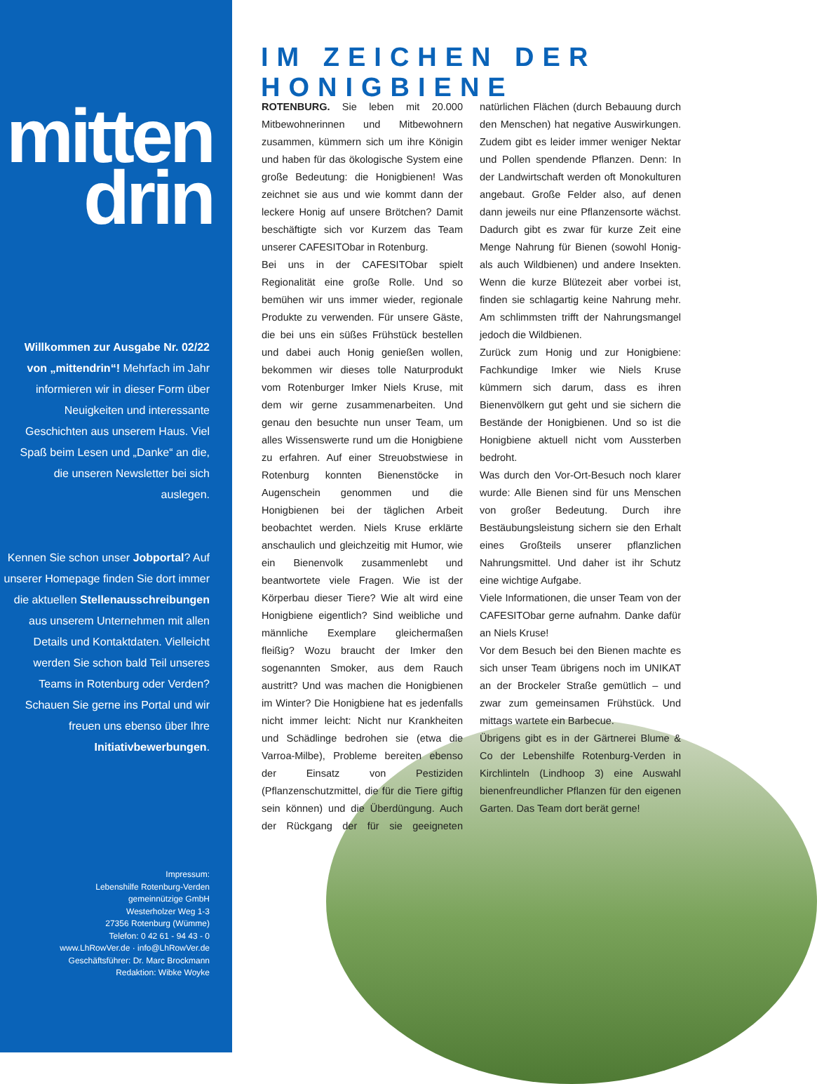mitten
drin
Willkommen zur Ausgabe Nr. 02/22 von „mittendrin“! Mehrfach im Jahr informieren wir in dieser Form über Neuigkeiten und interessante Geschichten aus unserem Haus. Viel Spaß beim Lesen und „Danke“ an die, die unseren Newsletter bei sich auslegen.
Kennen Sie schon unser Jobportal? Auf unserer Homepage finden Sie dort immer die aktuellen Stellenausschreibungen aus unserem Unternehmen mit allen Details und Kontaktdaten. Vielleicht werden Sie schon bald Teil unseres Teams in Rotenburg oder Verden? Schauen Sie gerne ins Portal und wir freuen uns ebenso über Ihre Initiativbewerbungen.
Impressum:
Lebenshilfe Rotenburg-Verden
gemeinnützige GmbH
Westerholzer Weg 1-3
27356 Rotenburg (Wümme)
Telefon: 0 42 61 - 94 43 - 0
www.LhRowVer.de · info@LhRowVer.de
Geschäftsführer: Dr. Marc Brockmann
Redaktion: Wibke Woyke
IM ZEICHEN DER HONIGBIENE
ROTENBURG. Sie leben mit 20.000 Mitbewohnerinnen und Mitbewohnern zusammen, kümmern sich um ihre Königin und haben für das ökologische System eine große Bedeutung: die Honigbienen! Was zeichnet sie aus und wie kommt dann der leckere Honig auf unsere Brötchen? Damit beschäftigte sich vor Kurzem das Team unserer CAFESITObar in Rotenburg.
Bei uns in der CAFESITObar spielt Regionalität eine große Rolle. Und so bemühen wir uns immer wieder, regionale Produkte zu verwenden. Für unsere Gäste, die bei uns ein süßes Frühstück bestellen und dabei auch Honig genießen wollen, bekommen wir dieses tolle Naturprodukt vom Rotenburger Imker Niels Kruse, mit dem wir gerne zusammenarbeiten. Und genau den besuchte nun unser Team, um alles Wissenswerte rund um die Honigbiene zu erfahren. Auf einer Streuobstwiese in Rotenburg konnten Bienenstöcke in Augenschein genommen und die Honigbienen bei der täglichen Arbeit beobachtet werden. Niels Kruse erklärte anschaulich und gleichzeitig mit Humor, wie ein Bienenvolk zusammenlebt und beantwortete viele Fragen. Wie ist der Körperbau dieser Tiere? Wie alt wird eine Honigbiene eigentlich? Sind weibliche und männliche Exemplare gleichermaßen fleißig? Wozu braucht der Imker den sogenannten Smoker, aus dem Rauch austritt? Und was machen die Honigbienen im Winter? Die Honigbiene hat es jedenfalls nicht immer leicht: Nicht nur Krankheiten und Schädlinge bedrohen sie (etwa die Varroa-Milbe), Probleme bereiten ebenso der Einsatz von Pestiziden (Pflanzenschutzmittel, die für die Tiere giftig sein können) und die Überdüngung. Auch der Rückgang der für sie geeigneten natürlichen Flächen (durch Bebauung durch den Menschen) hat negative Auswirkungen. Zudem gibt es leider immer weniger Nektar und Pollen spendende Pflanzen. Denn: In der Landwirtschaft werden oft Monokulturen angebaut. Große Felder also, auf denen dann jeweils nur eine Pflanzensorte wächst. Dadurch gibt es zwar für kurze Zeit eine Menge Nahrung für Bienen (sowohl Honig- als auch Wildbienen) und andere Insekten. Wenn die kurze Blütezeit aber vorbei ist, finden sie schlagartig keine Nahrung mehr. Am schlimmsten trifft der Nahrungsmangel jedoch die Wildbienen.
Zurück zum Honig und zur Honigbiene: Fachkundige Imker wie Niels Kruse kümmern sich darum, dass es ihren Bienenvölkern gut geht und sie sichern die Bestände der Honigbienen. Und so ist die Honigbiene aktuell nicht vom Aussterben bedroht.
Was durch den Vor-Ort-Besuch noch klarer wurde: Alle Bienen sind für uns Menschen von großer Bedeutung. Durch ihre Bestäubungsleistung sichern sie den Erhalt eines Großteils unserer pflanzlichen Nahrungsmittel. Und daher ist ihr Schutz eine wichtige Aufgabe.
Viele Informationen, die unser Team von der CAFESITObar gerne aufnahm. Danke dafür an Niels Kruse!
Vor dem Besuch bei den Bienen machte es sich unser Team übrigens noch im UNIKAT an der Brockeler Straße gemütlich – und zwar zum gemeinsamen Frühstück. Und mittags wartete ein Barbecue.
Übrigens gibt es in der Gärtnerei Blume & Co der Lebenshilfe Rotenburg-Verden in Kirchlinteln (Lindhoop 3) eine Auswahl bienenfreundlicher Pflanzen für den eigenen Garten. Das Team dort berät gerne!